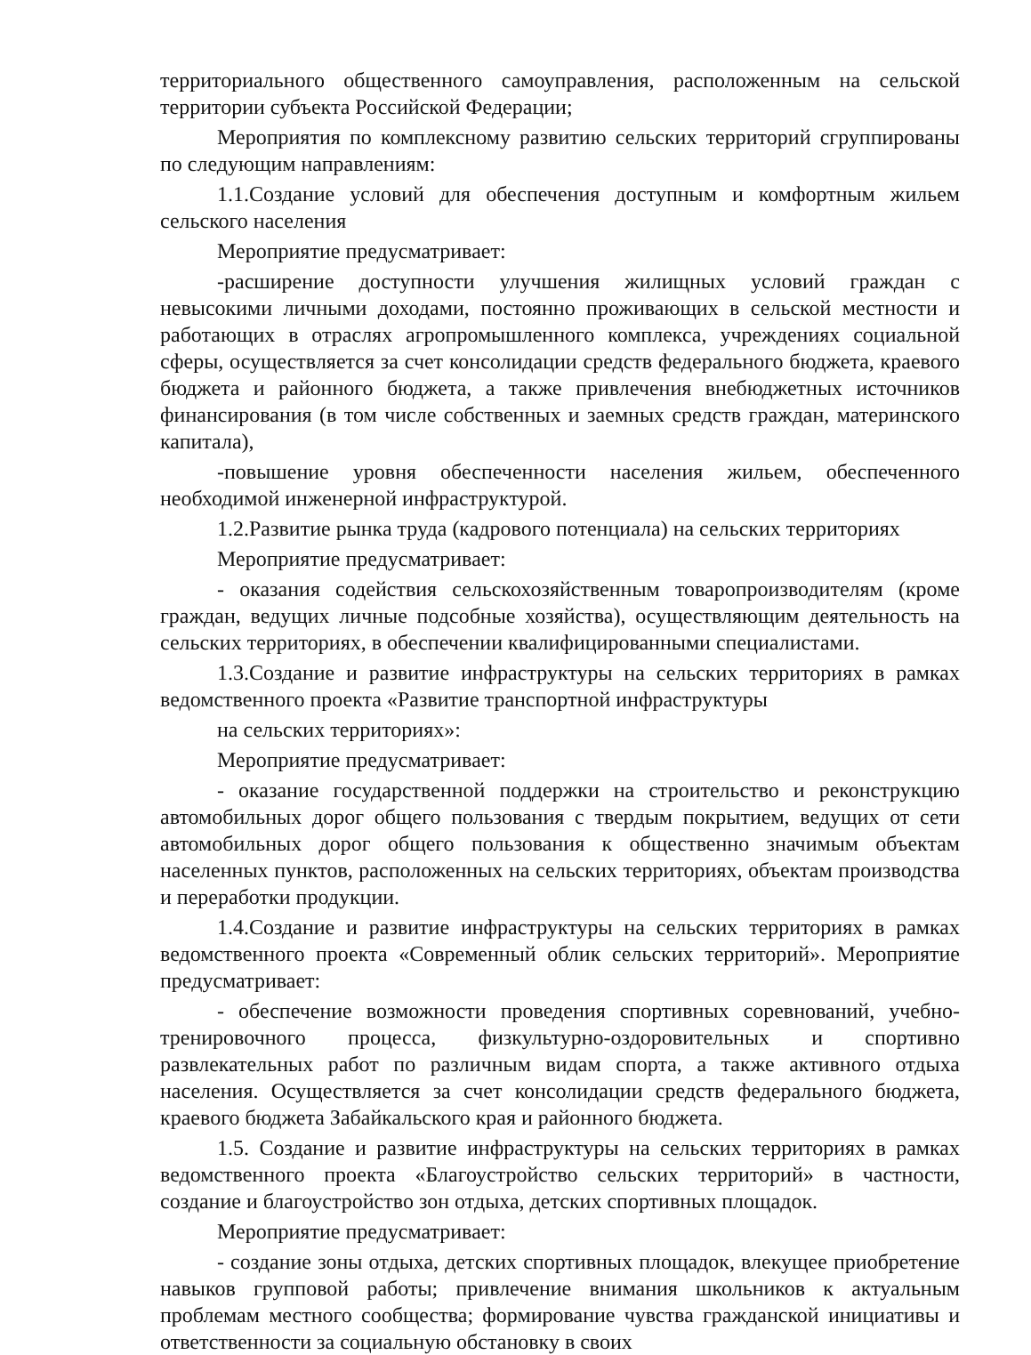территориального общественного самоуправления, расположенным на сельской территории субъекта Российской Федерации;
Мероприятия по комплексному развитию сельских территорий сгруппированы по следующим направлениям:
1.1.Создание условий для обеспечения доступным и комфортным жильем сельского населения
Мероприятие предусматривает:
-расширение доступности улучшения жилищных условий граждан с невысокими личными доходами, постоянно проживающих в сельской местности и работающих в отраслях агропромышленного комплекса, учреждениях социальной сферы, осуществляется за счет консолидации средств федерального бюджета, краевого бюджета и районного бюджета, а также привлечения внебюджетных источников финансирования (в том числе собственных и заемных средств граждан, материнского капитала),
-повышение уровня обеспеченности населения жильем, обеспеченного необходимой инженерной инфраструктурой.
1.2.Развитие рынка труда (кадрового потенциала) на сельских территориях
Мероприятие предусматривает:
- оказания содействия сельскохозяйственным товаропроизводителям (кроме граждан, ведущих личные подсобные хозяйства), осуществляющим деятельность на сельских территориях, в обеспечении квалифицированными специалистами.
1.3.Создание и развитие инфраструктуры на сельских территориях в рамках ведомственного проекта «Развитие транспортной инфраструктуры
на сельских территориях»:
Мероприятие предусматривает:
- оказание государственной поддержки на строительство и реконструкцию автомобильных дорог общего пользования с твердым покрытием, ведущих от сети автомобильных дорог общего пользования к общественно значимым объектам населенных пунктов, расположенных на сельских территориях, объектам производства и переработки продукции.
1.4.Создание и развитие инфраструктуры на сельских территориях в рамках ведомственного проекта «Современный облик сельских территорий». Мероприятие предусматривает:
- обеспечение возможности проведения спортивных соревнований, учебно-тренировочного процесса, физкультурно-оздоровительных и спортивно развлекательных работ по различным видам спорта, а также активного отдыха населения. Осуществляется за счет консолидации средств федерального бюджета, краевого бюджета Забайкальского края и районного бюджета.
1.5. Создание и развитие инфраструктуры на сельских территориях в рамках ведомственного проекта «Благоустройство сельских территорий» в частности, создание и благоустройство зон отдыха, детских спортивных площадок.
Мероприятие предусматривает:
- создание зоны отдыха, детских спортивных площадок, влекущее приобретение навыков групповой работы; привлечение внимания школьников к актуальным проблемам местного сообщества; формирование чувства гражданской инициативы и ответственности за социальную обстановку в своих